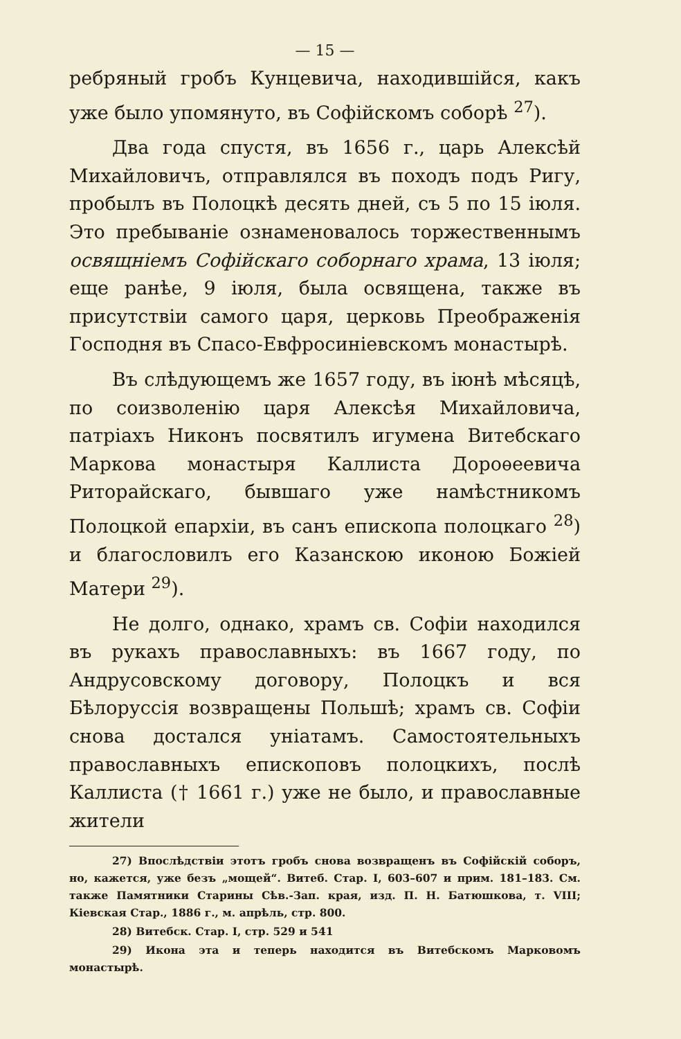— 15 —
ребряный гробъ Кунцевича, находившійся, какъ уже было упомянуто, въ Софійскомъ соборѣ <sup>27</sup>).
Два года спустя, въ 1656 г., царь Алексѣй Михайловичъ, отправлялся въ походъ подъ Ригу, пробылъ въ Полоцкѣ десять дней, съ 5 по 15 іюля. Это пребываніе ознаменовалось торжественнымъ освящніемъ Софійскаго соборнаго храма, 13 іюля; еще ранѣе, 9 іюля, была освящена, также въ присутствіи самого царя, церковь Преображенія Господня въ Спасо-Евфросиніевскомъ монастырѣ.
Въ слѣдующемъ же 1657 году, въ іюнѣ мѣсяцѣ, по соизволенію царя Алексѣя Михайловича, патріахъ Никонъ посвятилъ игумена Витебскаго Маркова монастыря Каллиста Дороѳеевича Риторайскаго, бывшаго уже намѣстникомъ Полоцкой епархіи, въ санъ епископа полоцкаго <sup>28</sup>) и благословилъ его Казанскою иконою Божіей Матери <sup>29</sup>).
Не долго, однако, храмъ св. Софіи находился въ рукахъ православныхъ: въ 1667 году, по Андрусовскому договору, Полоцкъ и вся Бѣлоруссія возвращены Польшѣ; храмъ св. Софіи снова достался уніатамъ. Самостоятельныхъ православныхъ епископовъ полоцкихъ, послѣ Каллиста († 1661 г.) уже не было, и православные жители
27) Впослѣдствіи этотъ гробъ снова возвращенъ въ Софійскій соборъ, но, кажется, уже безъ „мощей“. Витеб. Стар. I, 603–607 и прим. 181–183. См. также Памятники Старины Сѣв.-Зап. края, изд. П. Н. Батюшкова, т. VIII; Кіевская Стар., 1886 г., м. апрѣль, стр. 800.
28) Витебск. Стар. I, стр. 529 и 541
29) Икона эта и теперь находится въ Витебскомъ Марковомъ монастырѣ.